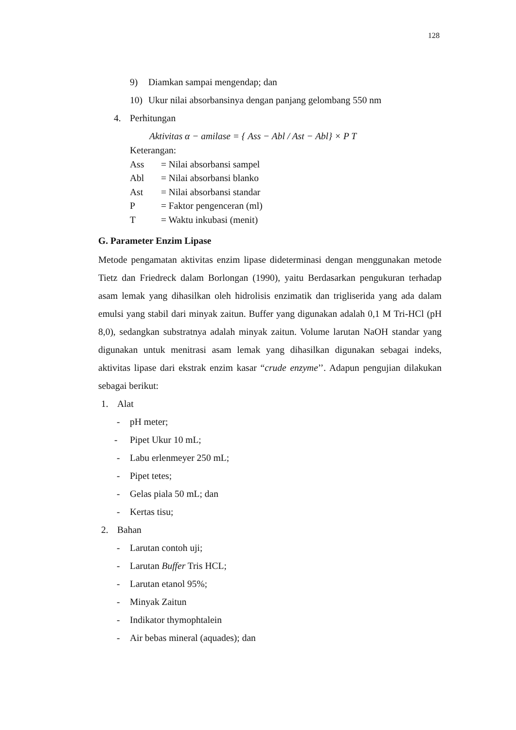128
9) Diamkan sampai mengendap; dan
10) Ukur nilai absorbansinya dengan panjang gelombang 550 nm
4. Perhitungan
Aktivitas α − amilase = { Ass − Abl / Ast − Abl} × P T
Keterangan:
Ass = Nilai absorbansi sampel
Abl = Nilai absorbansi blanko
Ast = Nilai absorbansi standar
P = Faktor pengenceran (ml)
T = Waktu inkubasi (menit)
G. Parameter Enzim Lipase
Metode pengamatan aktivitas enzim lipase dideterminasi dengan menggunakan metode Tietz dan Friedreck dalam Borlongan (1990), yaitu Berdasarkan pengukuran terhadap asam lemak yang dihasilkan oleh hidrolisis enzimatik dan trigliserida yang ada dalam emulsi yang stabil dari minyak zaitun. Buffer yang digunakan adalah 0,1 M Tri-HCl (pH 8,0), sedangkan substratnya adalah minyak zaitun. Volume larutan NaOH standar yang digunakan untuk menitrasi asam lemak yang dihasilkan digunakan sebagai indeks, aktivitas lipase dari ekstrak enzim kasar “crude enzyme’’. Adapun pengujian dilakukan sebagai berikut:
1. Alat
- pH meter;
- Pipet Ukur 10 mL;
- Labu erlenmeyer 250 mL;
- Pipet tetes;
- Gelas piala 50 mL; dan
- Kertas tisu;
2. Bahan
- Larutan contoh uji;
- Larutan Buffer Tris HCL;
- Larutan etanol 95%;
- Minyak Zaitun
- Indikator thymophtalein
- Air bebas mineral (aquades); dan